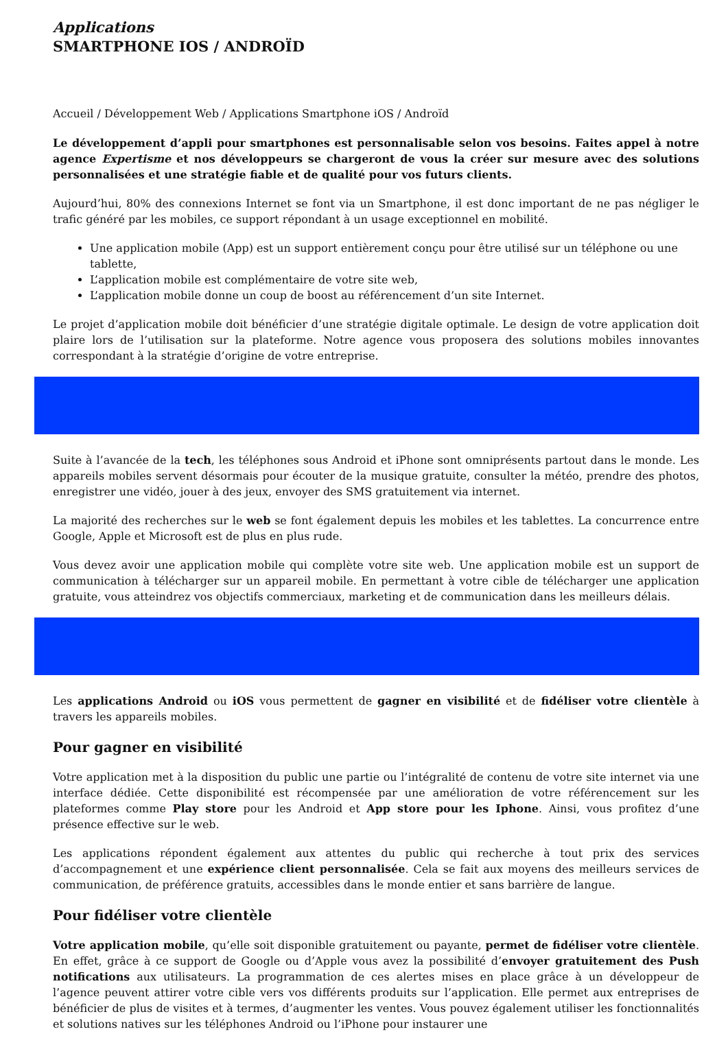Applications
SMARTPHONE IOS / ANDROÏD
Accueil / Développement Web / Applications Smartphone iOS / Androïd
Le développement d’appli pour smartphones est personnalisable selon vos besoins. Faites appel à notre agence Expertisme et nos développeurs se chargeront de vous la créer sur mesure avec des solutions personnalisées et une stratégie fiable et de qualité pour vos futurs clients.
Aujourd’hui, 80% des connexions Internet se font via un Smartphone, il est donc important de ne pas négliger le trafic généré par les mobiles, ce support répondant à un usage exceptionnel en mobilité.
Une application mobile (App) est un support entièrement conçu pour être utilisé sur un téléphone ou une tablette,
L’application mobile est complémentaire de votre site web,
L’application mobile donne un coup de boost au référencement d’un site Internet.
Le projet d’application mobile doit bénéficier d’une stratégie digitale optimale. Le design de votre application doit plaire lors de l’utilisation sur la plateforme. Notre agence vous proposera des solutions mobiles innovantes correspondant à la stratégie d’origine de votre entreprise.
Suite à l’avancée de la tech, les téléphones sous Android et iPhone sont omniprésents partout dans le monde. Les appareils mobiles servent désormais pour écouter de la musique gratuite, consulter la météo, prendre des photos, enregistrer une vidéo, jouer à des jeux, envoyer des SMS gratuitement via internet.
La majorité des recherches sur le web se font également depuis les mobiles et les tablettes. La concurrence entre Google, Apple et Microsoft est de plus en plus rude.
Vous devez avoir une application mobile qui complète votre site web. Une application mobile est un support de communication à télécharger sur un appareil mobile. En permettant à votre cible de télécharger une application gratuite, vous atteindrez vos objectifs commerciaux, marketing et de communication dans les meilleurs délais.
Les applications Android ou iOS vous permettent de gagner en visibilité et de fidéliser votre clientèle à travers les appareils mobiles.
Pour gagner en visibilité
Votre application met à la disposition du public une partie ou l’intégralité de contenu de votre site internet via une interface dédiée. Cette disponibilité est récompensée par une amélioration de votre référencement sur les plateformes comme Play store pour les Android et App store pour les Iphone. Ainsi, vous profitez d’une présence effective sur le web.
Les applications répondent également aux attentes du public qui recherche à tout prix des services d’accompagnement et une expérience client personnalisée. Cela se fait aux moyens des meilleurs services de communication, de préférence gratuits, accessibles dans le monde entier et sans barrière de langue.
Pour fidéliser votre clientèle
Votre application mobile, qu’elle soit disponible gratuitement ou payante, permet de fidéliser votre clientèle. En effet, grâce à ce support de Google ou d’Apple vous avez la possibilité d’envoyer gratuitement des Push notifications aux utilisateurs. La programmation de ces alertes mises en place grâce à un développeur de l’agence peuvent attirer votre cible vers vos différents produits sur l’application. Elle permet aux entreprises de bénéficier de plus de visites et à termes, d’augmenter les ventes. Vous pouvez également utiliser les fonctionnalités et solutions natives sur les téléphones Android ou l’iPhone pour instaurer une